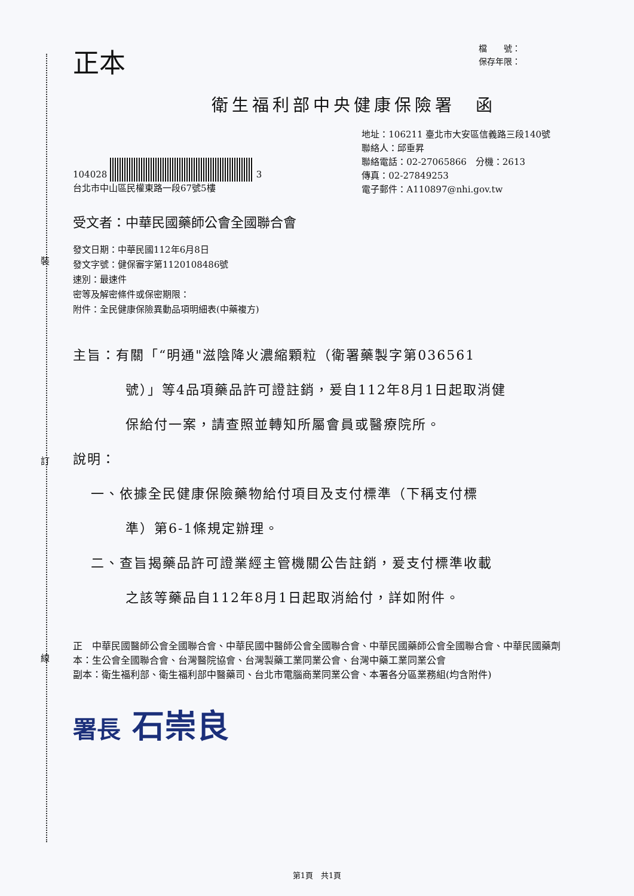裝
訂
線
正本
檔　　號：
保存年限：
衛生福利部中央健康保險署　函
104028 3
台北市中山區民權東路一段67號5樓
地址：106211 臺北市大安區信義路三段140號
聯絡人：邱垂昇
聯絡電話：02-27065866　分機：2613
傳真：02-27849253
電子郵件：A110897@nhi.gov.tw
受文者：中華民國藥師公會全國聯合會
發文日期：中華民國112年6月8日
發文字號：健保審字第1120108486號
速別：最速件
密等及解密條件或保密期限：
附件：全民健康保險異動品項明細表(中藥複方)
主旨：有關「“明通"滋陰降火濃縮顆粒（衛署藥製字第036561
號）」等4品項藥品許可證註銷，爰自112年8月1日起取消健
保給付一案，請查照並轉知所屬會員或醫療院所。
說明：
一、依據全民健康保險藥物給付項目及支付標準（下稱支付標
準）第6-1條規定辦理。
二、查旨揭藥品許可證業經主管機關公告註銷，爰支付標準收載
之該等藥品自112年8月1日起取消給付，詳如附件。
正本： 中華民國醫師公會全國聯合會、中華民國中醫師公會全國聯合會、中華民國藥師公會全國聯合會、中華民國藥劑生公會全國聯合會、台灣醫院協會、台灣製藥工業同業公會、台灣中藥工業同業公會
副本： 衛生福利部、衛生福利部中醫藥司、台北市電腦商業同業公會、本署各分區業務組(均含附件)
署長 石崇良
第1頁　共1頁